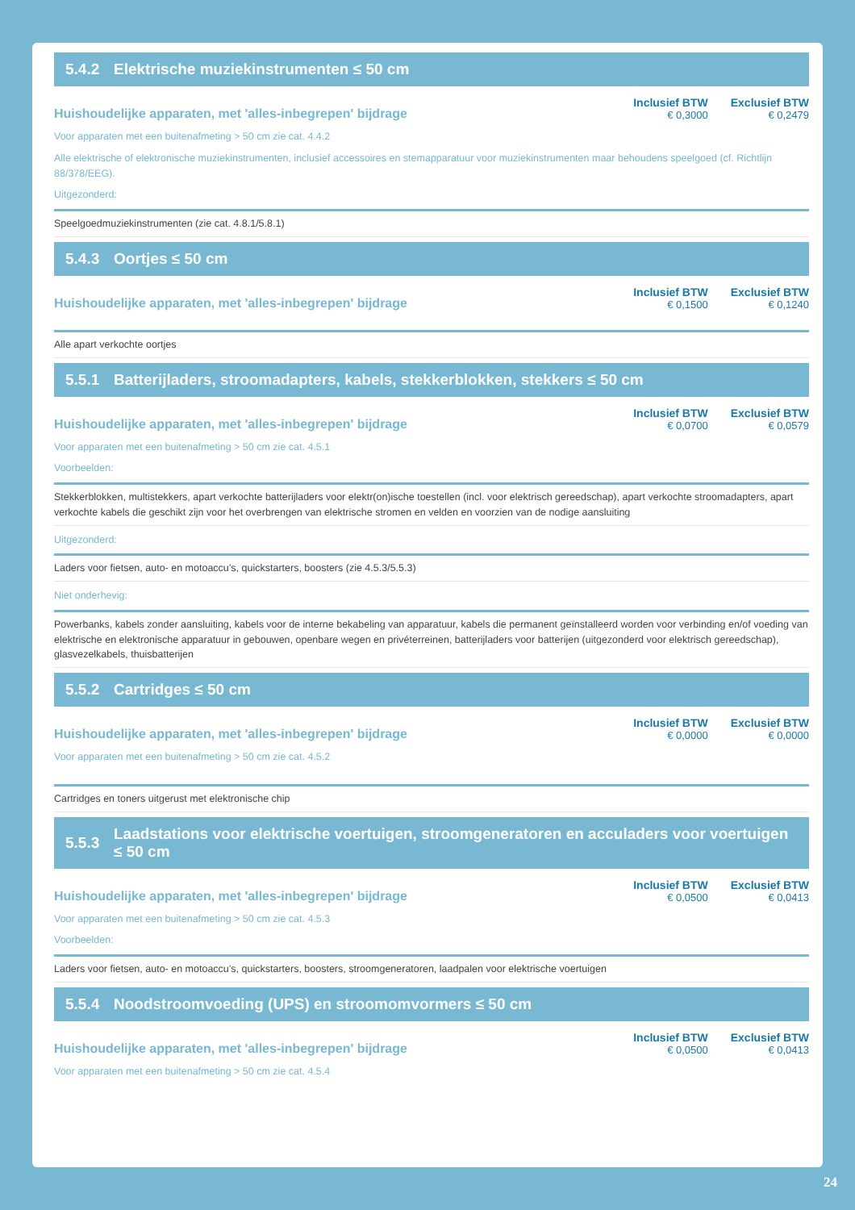5.4.2 Elektrische muziekinstrumenten ≤ 50 cm
Huishoudelijke apparaten, met 'alles-inbegrepen' bijdrage
Inclusief BTW
€ 0,3000 Exclusief BTW
€ 0,2479
Voor apparaten met een buitenafmeting > 50 cm zie cat. 4.4.2
Alle elektrische of elektronische muziekinstrumenten, inclusief accessoires en stemapparatuur voor muziekinstrumenten maar behoudens speelgoed (cf. Richtlijn 88/378/EEG).
Uitgezonderd:
Speelgoedmuziekinstrumenten (zie cat. 4.8.1/5.8.1)
5.4.3 Oortjes ≤ 50 cm
Huishoudelijke apparaten, met 'alles-inbegrepen' bijdrage
Inclusief BTW
€ 0,1500 Exclusief BTW
€ 0,1240
Alle apart verkochte oortjes
5.5.1 Batterijladers, stroomadapters, kabels, stekkerblokken, stekkers ≤ 50 cm
Huishoudelijke apparaten, met 'alles-inbegrepen' bijdrage
Inclusief BTW
€ 0,0700 Exclusief BTW
€ 0,0579
Voor apparaten met een buitenafmeting > 50 cm zie cat. 4.5.1
Voorbeelden:
Stekkerblokken, multistekkers, apart verkochte batterijladers voor elektr(on)ische toestellen (incl. voor elektrisch gereedschap), apart verkochte stroomadapters, apart verkochte kabels die geschikt zijn voor het overbrengen van elektrische stromen en velden en voorzien van de nodige aansluiting
Uitgezonderd:
Laders voor fietsen, auto- en motoaccu’s, quickstarters, boosters (zie 4.5.3/5.5.3)
Niet onderhevig:
Powerbanks, kabels zonder aansluiting, kabels voor de interne bekabeling van apparatuur, kabels die permanent geïnstalleerd worden voor verbinding en/of voeding van elektrische en elektronische apparatuur in gebouwen, openbare wegen en privéterreinen, batterijladers voor batterijen (uitgezonderd voor elektrisch gereedschap), glasvezelkabels, thuisbatterijen
5.5.2 Cartridges ≤ 50 cm
Huishoudelijke apparaten, met 'alles-inbegrepen' bijdrage
Inclusief BTW
€ 0,0000 Exclusief BTW
€ 0,0000
Voor apparaten met een buitenafmeting > 50 cm zie cat. 4.5.2
Cartridges en toners uitgerust met elektronische chip
5.5.3 Laadstations voor elektrische voertuigen, stroomgeneratoren en acculaders voor voertuigen ≤ 50 cm
Huishoudelijke apparaten, met 'alles-inbegrepen' bijdrage
Inclusief BTW
€ 0,0500 Exclusief BTW
€ 0,0413
Voor apparaten met een buitenafmeting > 50 cm zie cat. 4.5.3
Voorbeelden:
Laders voor fietsen, auto- en motoaccu’s, quickstarters, boosters, stroomgeneratoren, laadpalen voor elektrische voertuigen
5.5.4 Noodstroomvoeding (UPS) en stroomomvormers ≤ 50 cm
Huishoudelijke apparaten, met 'alles-inbegrepen' bijdrage
Inclusief BTW
€ 0,0500 Exclusief BTW
€ 0,0413
Voor apparaten met een buitenafmeting > 50 cm zie cat. 4.5.4
24